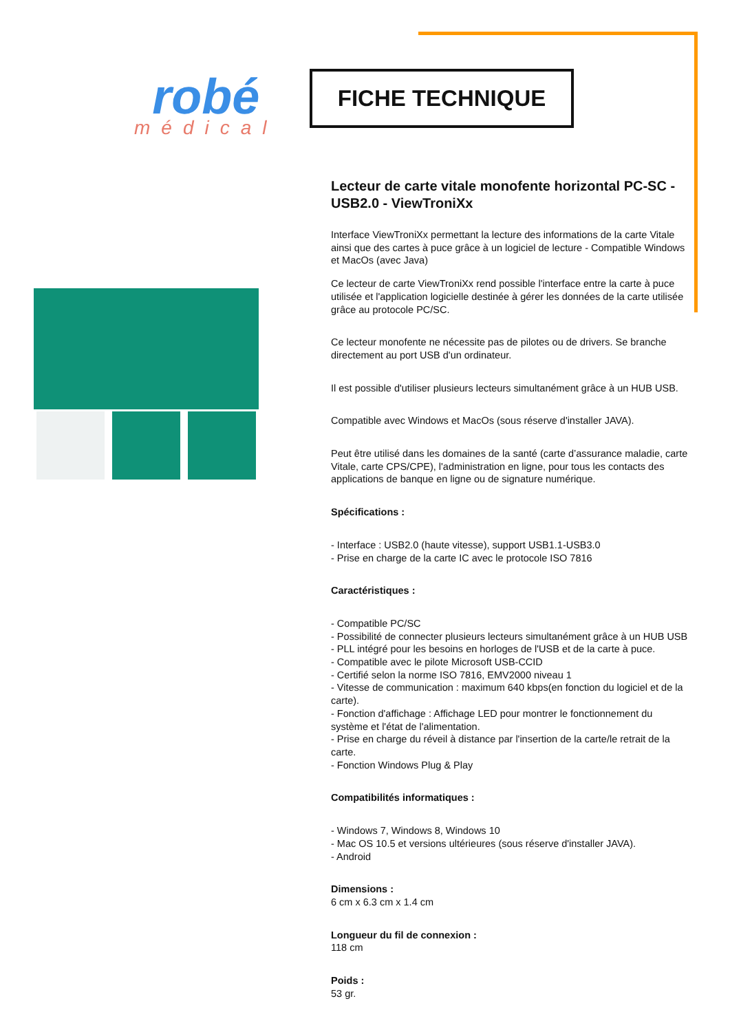robé
médical
FICHE TECHNIQUE
Lecteur de carte vitale monofente horizontal PC-SC - USB2.0 - ViewTroniXx
Interface ViewTroniXx permettant la lecture des informations de la carte Vitale ainsi que des cartes à puce grâce à un logiciel de lecture - Compatible Windows et MacOs (avec Java)
Ce lecteur de carte ViewTroniXx rend possible l'interface entre la carte à puce utilisée et l'application logicielle destinée à gérer les données de la carte utilisée grâce au protocole PC/SC.
Ce lecteur monofente ne nécessite pas de pilotes ou de drivers. Se branche directement au port USB d'un ordinateur.
Il est possible d'utiliser plusieurs lecteurs simultanément grâce à un HUB USB.
Compatible avec Windows et MacOs (sous réserve d'installer JAVA).
Peut être utilisé dans les domaines de la santé (carte d’assurance maladie, carte Vitale, carte CPS/CPE), l'administration en ligne, pour tous les contacts des applications de banque en ligne ou de signature numérique.
Spécifications :
- Interface : USB2.0 (haute vitesse), support USB1.1-USB3.0
- Prise en charge de la carte IC avec le protocole ISO 7816
Caractéristiques :
- Compatible PC/SC
- Possibilité de connecter plusieurs lecteurs simultanément grâce à un HUB USB
- PLL intégré pour les besoins en horloges de l'USB et de la carte à puce.
- Compatible avec le pilote Microsoft USB-CCID
- Certifié selon la norme ISO 7816, EMV2000 niveau 1
- Vitesse de communication : maximum 640 kbps(en fonction du logiciel et de la carte).
- Fonction d'affichage : Affichage LED pour montrer le fonctionnement du système et l'état de l'alimentation.
- Prise en charge du réveil à distance par l'insertion de la carte/le retrait de la carte.
- Fonction Windows Plug & Play
Compatibilités informatiques :
- Windows 7, Windows 8, Windows 10
- Mac OS 10.5 et versions ultérieures (sous réserve d'installer JAVA).
- Android
Dimensions :
6 cm x 6.3 cm x 1.4 cm
Longueur du fil de connexion :
118 cm
Poids :
53 gr.